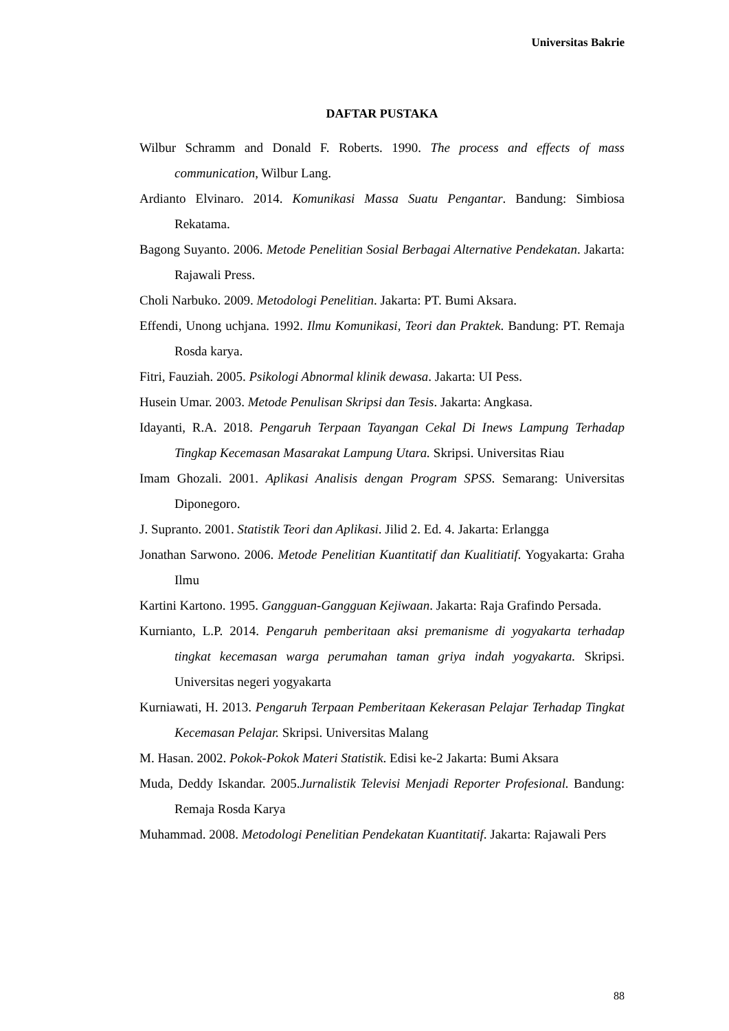Universitas Bakrie
DAFTAR PUSTAKA
Wilbur Schramm and Donald F. Roberts. 1990. The process and effects of mass communication, Wilbur Lang.
Ardianto Elvinaro. 2014. Komunikasi Massa Suatu Pengantar. Bandung: Simbiosa Rekatama.
Bagong Suyanto. 2006. Metode Penelitian Sosial Berbagai Alternative Pendekatan. Jakarta: Rajawali Press.
Choli Narbuko. 2009. Metodologi Penelitian. Jakarta: PT. Bumi Aksara.
Effendi, Unong uchjana. 1992. Ilmu Komunikasi, Teori dan Praktek. Bandung: PT. Remaja Rosda karya.
Fitri, Fauziah. 2005. Psikologi Abnormal klinik dewasa. Jakarta: UI Pess.
Husein Umar. 2003. Metode Penulisan Skripsi dan Tesis. Jakarta: Angkasa.
Idayanti, R.A. 2018. Pengaruh Terpaan Tayangan Cekal Di Inews Lampung Terhadap Tingkap Kecemasan Masarakat Lampung Utara. Skripsi. Universitas Riau
Imam Ghozali. 2001. Aplikasi Analisis dengan Program SPSS. Semarang: Universitas Diponegoro.
J. Supranto. 2001. Statistik Teori dan Aplikasi. Jilid 2. Ed. 4. Jakarta: Erlangga
Jonathan Sarwono. 2006. Metode Penelitian Kuantitatif dan Kualitiatif. Yogyakarta: Graha Ilmu
Kartini Kartono. 1995. Gangguan-Gangguan Kejiwaan. Jakarta: Raja Grafindo Persada.
Kurnianto, L.P. 2014. Pengaruh pemberitaan aksi premanisme di yogyakarta terhadap tingkat kecemasan warga perumahan taman griya indah yogyakarta. Skripsi. Universitas negeri yogyakarta
Kurniawati, H. 2013. Pengaruh Terpaan Pemberitaan Kekerasan Pelajar Terhadap Tingkat Kecemasan Pelajar. Skripsi. Universitas Malang
M. Hasan. 2002. Pokok-Pokok Materi Statistik. Edisi ke-2 Jakarta: Bumi Aksara
Muda, Deddy Iskandar. 2005.Jurnalistik Televisi Menjadi Reporter Profesional. Bandung: Remaja Rosda Karya
Muhammad. 2008. Metodologi Penelitian Pendekatan Kuantitatif. Jakarta: Rajawali Pers
88